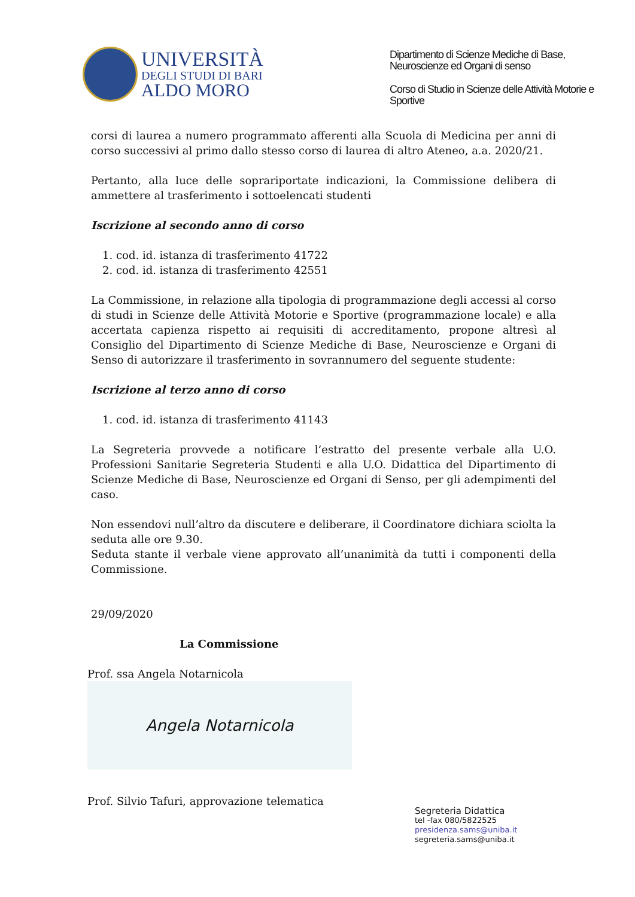UNIVERSITÀ
DEGLI STUDI DI BARI
ALDO MORO
Dipartimento di Scienze Mediche di Base, Neuroscienze ed Organi di senso
Corso di Studio in Scienze delle Attività Motorie e Sportive
corsi di laurea a numero programmato afferenti alla Scuola di Medicina per anni di corso successivi al primo dallo stesso corso di laurea di altro Ateneo, a.a. 2020/21.
Pertanto, alla luce delle soprariportate indicazioni, la Commissione delibera di ammettere al trasferimento i sottoelencati studenti
Iscrizione al secondo anno di corso
1. cod. id. istanza di trasferimento 41722
2. cod. id. istanza di trasferimento 42551
La Commissione, in relazione alla tipologia di programmazione degli accessi al corso di studi in Scienze delle Attività Motorie e Sportive (programmazione locale) e alla accertata capienza rispetto ai requisiti di accreditamento, propone altresì al Consiglio del Dipartimento di Scienze Mediche di Base, Neuroscienze e Organi di Senso di autorizzare il trasferimento in sovrannumero del seguente studente:
Iscrizione al terzo anno di corso
1. cod. id. istanza di trasferimento 41143
La Segreteria provvede a notificare l’estratto del presente verbale alla U.O. Professioni Sanitarie Segreteria Studenti e alla U.O. Didattica del Dipartimento di Scienze Mediche di Base, Neuroscienze ed Organi di Senso, per gli adempimenti del caso.
Non essendovi null’altro da discutere e deliberare, il Coordinatore dichiara sciolta la seduta alle ore 9.30.
Seduta stante il verbale viene approvato all’unanimità da tutti i componenti della Commissione.
29/09/2020
La Commissione
Prof. ssa Angela Notarnicola
Angela Notarnicola
Prof. Silvio Tafuri, approvazione telematica
Segreteria Didattica
tel -fax 080/5822525
presidenza.sams@uniba.it
segreteria.sams@uniba.it